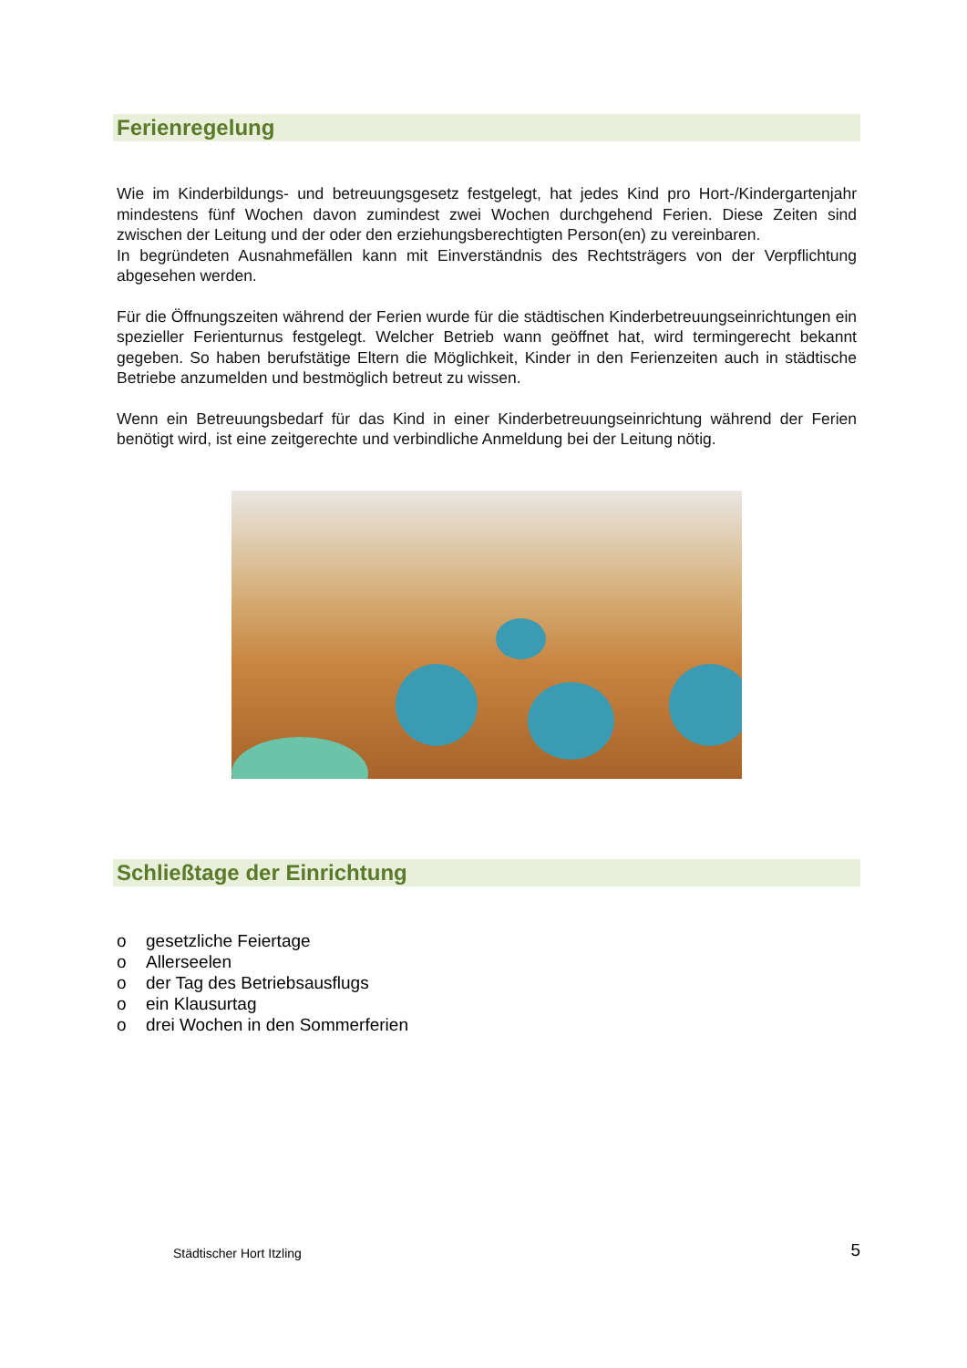Ferienregelung
Wie im Kinderbildungs- und betreuungsgesetz festgelegt, hat jedes Kind pro Hort-/Kindergartenjahr mindestens fünf Wochen davon zumindest zwei Wochen durchgehend Ferien. Diese Zeiten sind zwischen der Leitung und der oder den erziehungsberechtigten Person(en) zu vereinbaren.
In begründeten Ausnahmefällen kann mit Einverständnis des Rechtsträgers von der Verpflichtung abgesehen werden.
Für die Öffnungszeiten während der Ferien wurde für die städtischen Kinderbetreuungseinrichtungen ein spezieller Ferienturnus festgelegt. Welcher Betrieb wann geöffnet hat, wird termingerecht bekannt gegeben. So haben berufstätige Eltern die Möglichkeit, Kinder in den Ferienzeiten auch in städtische Betriebe anzumelden und bestmöglich betreut zu wissen.
Wenn ein Betreuungsbedarf für das Kind in einer Kinderbetreuungseinrichtung während der Ferien benötigt wird, ist eine zeitgerechte und verbindliche Anmeldung bei der Leitung nötig.
Schließtage der Einrichtung
o gesetzliche Feiertage
o Allerseelen
o der Tag des Betriebsausflugs
o ein Klausurtag
o drei Wochen in den Sommerferien
Städtischer Hort Itzling
5